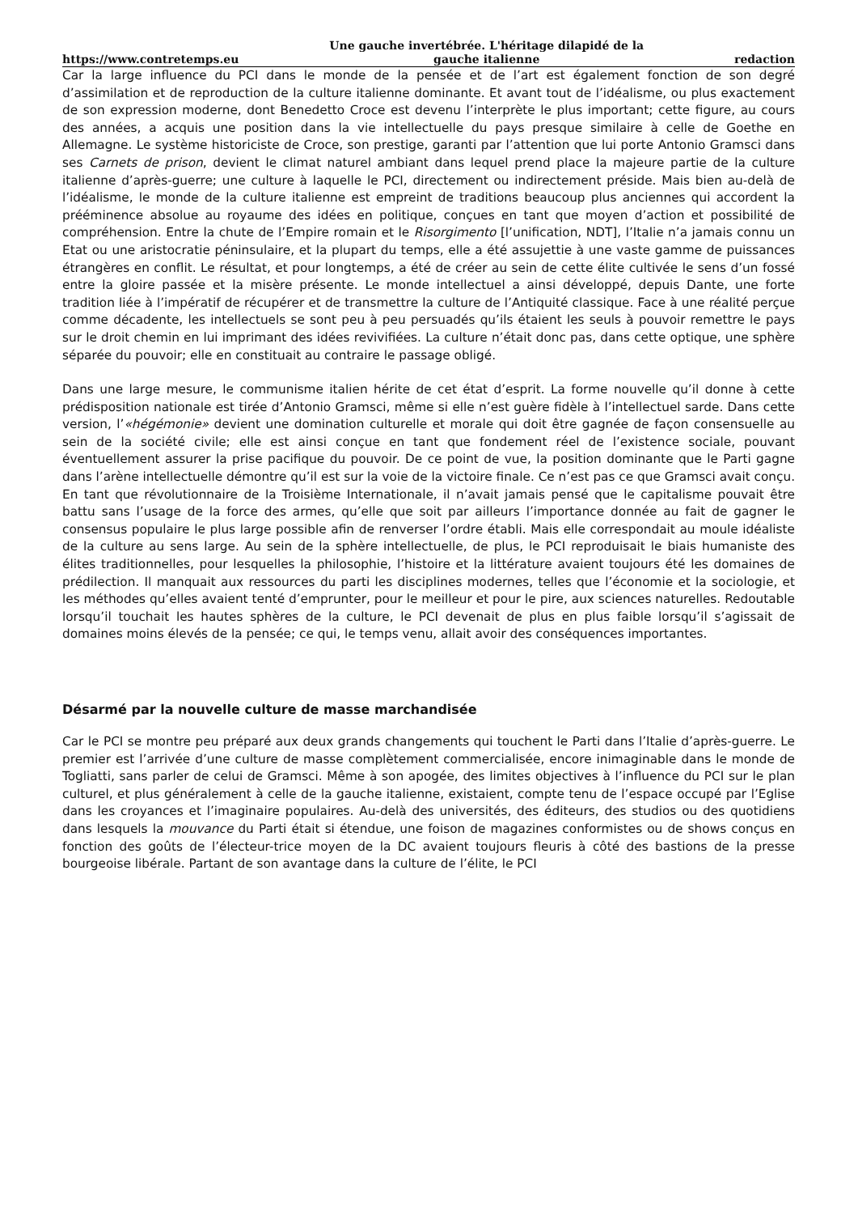https://www.contretemps.eu Une gauche invertébrée. L'héritage dilapidé de la
gauche italienne redaction
Car la large influence du PCI dans le monde de la pensée et de l’art est également fonction de son degré d’assimilation et de reproduction de la culture italienne dominante. Et avant tout de l’idéalisme, ou plus exactement de son expression moderne, dont Benedetto Croce est devenu l’interprète le plus important; cette figure, au cours des années, a acquis une position dans la vie intellectuelle du pays presque similaire à celle de Goethe en Allemagne. Le système historiciste de Croce, son prestige, garanti par l’attention que lui porte Antonio Gramsci dans ses Carnets de prison, devient le climat naturel ambiant dans lequel prend place la majeure partie de la culture italienne d’après-guerre; une culture à laquelle le PCI, directement ou indirectement préside. Mais bien au-delà de l’idéalisme, le monde de la culture italienne est empreint de traditions beaucoup plus anciennes qui accordent la prééminence absolue au royaume des idées en politique, conçues en tant que moyen d’action et possibilité de compréhension. Entre la chute de l’Empire romain et le Risorgimento [l’unification, NDT], l’Italie n’a jamais connu un Etat ou une aristocratie péninsulaire, et la plupart du temps, elle a été assujettie à une vaste gamme de puissances étrangères en conflit. Le résultat, et pour longtemps, a été de créer au sein de cette élite cultivée le sens d’un fossé entre la gloire passée et la misère présente. Le monde intellectuel a ainsi développé, depuis Dante, une forte tradition liée à l’impératif de récupérer et de transmettre la culture de l’Antiquité classique. Face à une réalité perçue comme décadente, les intellectuels se sont peu à peu persuadés qu’ils étaient les seuls à pouvoir remettre le pays sur le droit chemin en lui imprimant des idées revivifiées. La culture n’était donc pas, dans cette optique, une sphère séparée du pouvoir; elle en constituait au contraire le passage obligé.
Dans une large mesure, le communisme italien hérite de cet état d’esprit. La forme nouvelle qu’il donne à cette prédisposition nationale est tirée d’Antonio Gramsci, même si elle n’est guère fidèle à l’intellectuel sarde. Dans cette version, l’«hégémonie» devient une domination culturelle et morale qui doit être gagnée de façon consensuelle au sein de la société civile; elle est ainsi conçue en tant que fondement réel de l’existence sociale, pouvant éventuellement assurer la prise pacifique du pouvoir. De ce point de vue, la position dominante que le Parti gagne dans l’arène intellectuelle démontre qu’il est sur la voie de la victoire finale. Ce n’est pas ce que Gramsci avait conçu. En tant que révolutionnaire de la Troisième Internationale, il n’avait jamais pensé que le capitalisme pouvait être battu sans l’usage de la force des armes, qu’elle que soit par ailleurs l’importance donnée au fait de gagner le consensus populaire le plus large possible afin de renverser l’ordre établi. Mais elle correspondait au moule idéaliste de la culture au sens large. Au sein de la sphère intellectuelle, de plus, le PCI reproduisait le biais humaniste des élites traditionnelles, pour lesquelles la philosophie, l’histoire et la littérature avaient toujours été les domaines de prédilection. Il manquait aux ressources du parti les disciplines modernes, telles que l’économie et la sociologie, et les méthodes qu’elles avaient tenté d’emprunter, pour le meilleur et pour le pire, aux sciences naturelles. Redoutable lorsqu’il touchait les hautes sphères de la culture, le PCI devenait de plus en plus faible lorsqu’il s’agissait de domaines moins élevés de la pensée; ce qui, le temps venu, allait avoir des conséquences importantes.
Désarmé par la nouvelle culture de masse marchandisée
Car le PCI se montre peu préparé aux deux grands changements qui touchent le Parti dans l’Italie d’après-guerre. Le premier est l’arrivée d’une culture de masse complètement commercialisée, encore inimaginable dans le monde de Togliatti, sans parler de celui de Gramsci. Même à son apogée, des limites objectives à l’influence du PCI sur le plan culturel, et plus généralement à celle de la gauche italienne, existaient, compte tenu de l’espace occupé par l’Eglise dans les croyances et l’imaginaire populaires. Au-delà des universités, des éditeurs, des studios ou des quotidiens dans lesquels la mouvance du Parti était si étendue, une foison de magazines conformistes ou de shows conçus en fonction des goûts de l’électeur-trice moyen de la DC avaient toujours fleuris à côté des bastions de la presse bourgeoise libérale. Partant de son avantage dans la culture de l’élite, le PCI